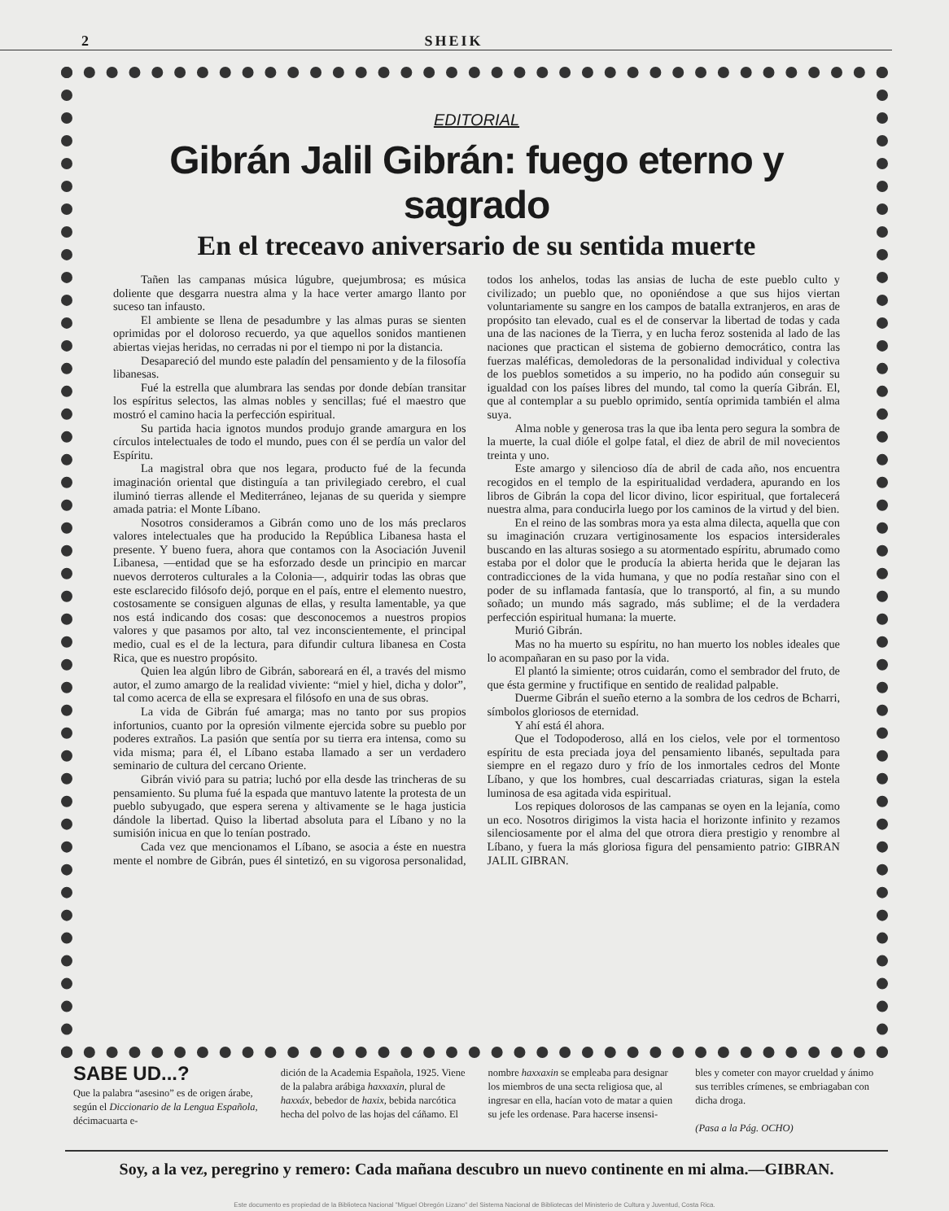2 SHEIK
EDITORIAL
Gibrán Jalil Gibrán: fuego eterno y sagrado
En el treceavo aniversario de su sentida muerte
Tañen las campanas música lúgubre, quejumbrosa; es música doliente que desgarra nuestra alma y la hace verter amargo llanto por suceso tan infausto.
El ambiente se llena de pesadumbre y las almas puras se sienten oprimidas por el doloroso recuerdo, ya que aquellos sonidos mantienen abiertas viejas heridas, no cerradas ni por el tiempo ni por la distancia.
Desapareció del mundo este paladín del pensamiento y de la filosofía libanesas.
Fué la estrella que alumbrara las sendas por donde debían transitar los espíritus selectos, las almas nobles y sencillas; fué el maestro que mostró el camino hacia la perfección espiritual.
Su partida hacia ignotos mundos produjo grande amargura en los círculos intelectuales de todo el mundo, pues con él se perdía un valor del Espíritu.
La magistral obra que nos legara, producto fué de la fecunda imaginación oriental que distinguía a tan privilegiado cerebro, el cual iluminó tierras allende el Mediterráneo, lejanas de su querida y siempre amada patria: el Monte Líbano.
Nosotros consideramos a Gibrán como uno de los más preclaros valores intelectuales que ha producido la República Libanesa hasta el presente. Y bueno fuera, ahora que contamos con la Asociación Juvenil Libanesa, —entidad que se ha esforzado desde un principio en marcar nuevos derroteros culturales a la Colonia—, adquirir todas las obras que este esclarecido filósofo dejó, porque en el país, entre el elemento nuestro, costosamente se consiguen algunas de ellas, y resulta lamentable, ya que nos está indicando dos cosas: que desconocemos a nuestros propios valores y que pasamos por alto, tal vez inconscientemente, el principal medio, cual es el de la lectura, para difundir cultura libanesa en Costa Rica, que es nuestro propósito.
Quien lea algún libro de Gibrán, saboreará en él, a través del mismo autor, el zumo amargo de la realidad viviente: “miel y hiel, dicha y dolor”, tal como acerca de ella se expresara el filósofo en una de sus obras.
La vida de Gibrán fué amarga; mas no tanto por sus propios infortunios, cuanto por la opresión vilmente ejercida sobre su pueblo por poderes extraños. La pasión que sentía por su tierra era intensa, como su vida misma; para él, el Líbano estaba llamado a ser un verdadero seminario de cultura del cercano Oriente.
Gibrán vivió para su patria; luchó por ella desde las trincheras de su pensamiento. Su pluma fué la espada que mantuvo latente la protesta de un pueblo subyugado, que espera serena y altivamente se le haga justicia dándole la libertad. Quiso la libertad absoluta para el Líbano y no la sumisión inicua en que lo tenían postrado.
Cada vez que mencionamos el Líbano, se asocia a éste en nuestra mente el nombre de Gibrán, pues él sintetizó, en su vigorosa personalidad, todos los anhelos, todas las ansias de lucha de este pueblo culto y civilizado; un pueblo que, no oponiéndose a que sus hijos viertan voluntariamente su sangre en los campos de batalla extranjeros, en aras de propósito tan elevado, cual es el de conservar la libertad de todas y cada una de las naciones de la Tierra, y en lucha feroz sostenida al lado de las naciones que practican el sistema de gobierno democrático, contra las fuerzas maléficas, demoledoras de la personalidad individual y colectiva de los pueblos sometidos a su imperio, no ha podido aún conseguir su igualdad con los países libres del mundo, tal como la quería Gibrán. El, que al contemplar a su pueblo oprimido, sentía oprimida también el alma suya.
Alma noble y generosa tras la que iba lenta pero segura la sombra de la muerte, la cual dióle el golpe fatal, el diez de abril de mil novecientos treinta y uno.
Este amargo y silencioso día de abril de cada año, nos encuentra recogidos en el templo de la espiritualidad verdadera, apurando en los libros de Gibrán la copa del licor divino, licor espiritual, que fortalecerá nuestra alma, para conducirla luego por los caminos de la virtud y del bien.
En el reino de las sombras mora ya esta alma dilecta, aquella que con su imaginación cruzara vertiginosamente los espacios intersiderales buscando en las alturas sosiego a su atormentado espíritu, abrumado como estaba por el dolor que le producía la abierta herida que le dejaran las contradicciones de la vida humana, y que no podía restañar sino con el poder de su inflamada fantasía, que lo transportó, al fin, a su mundo soñado; un mundo más sagrado, más sublime; el de la verdadera perfección espiritual humana: la muerte.
Murió Gibrán.
Mas no ha muerto su espíritu, no han muerto los nobles ideales que lo acompañaran en su paso por la vida.
El plantó la simiente; otros cuidarán, como el sembrador del fruto, de que ésta germine y fructifique en sentido de realidad palpable.
Duerme Gibrán el sueño eterno a la sombra de los cedros de Bcharri, símbolos gloriosos de eternidad.
Y ahí está él ahora.
Que el Todopoderoso, allá en los cielos, vele por el tormentoso espíritu de esta preciada joya del pensamiento libanés, sepultada para siempre en el regazo duro y frío de los inmortales cedros del Monte Líbano, y que los hombres, cual descarriadas criaturas, sigan la estela luminosa de esa agitada vida espiritual.
Los repiques dolorosos de las campanas se oyen en la lejanía, como un eco. Nosotros dirigimos la vista hacia el horizonte infinito y rezamos silenciosamente por el alma del que otrora diera prestigio y renombre al Líbano, y fuera la más gloriosa figura del pensamiento patrio: GIBRAN JALIL GIBRAN.
SABE UD...?
Que la palabra “asesino” es de origen árabe, según el Diccionario de la Lengua Española, décimacuarta e-
dición de la Academia Española, 1925. Viene de la palabra arábiga haxxaxin, plural de haxxáx, bebedor de haxix, bebida narcótica hecha del polvo de las hojas del cáñamo. El
nombre haxxaxin se empleaba para designar los miembros de una secta religiosa que, al ingresar en ella, hacían voto de matar a quien su jefe les ordenase. Para hacerse insensi-
bles y cometer con mayor crueldad y ánimo sus terribles crímenes, se embriagaban con dicha droga.
(Pasa a la Pág. OCHO)
Soy, a la vez, peregrino y remero: Cada mañana descubro un nuevo continente en mi alma.—GIBRAN.
Este documento es propiedad de la Biblioteca Nacional "Miguel Obregón Lizano" del Sistema Nacional de Bibliotecas del Ministerio de Cultura y Juventud, Costa Rica.